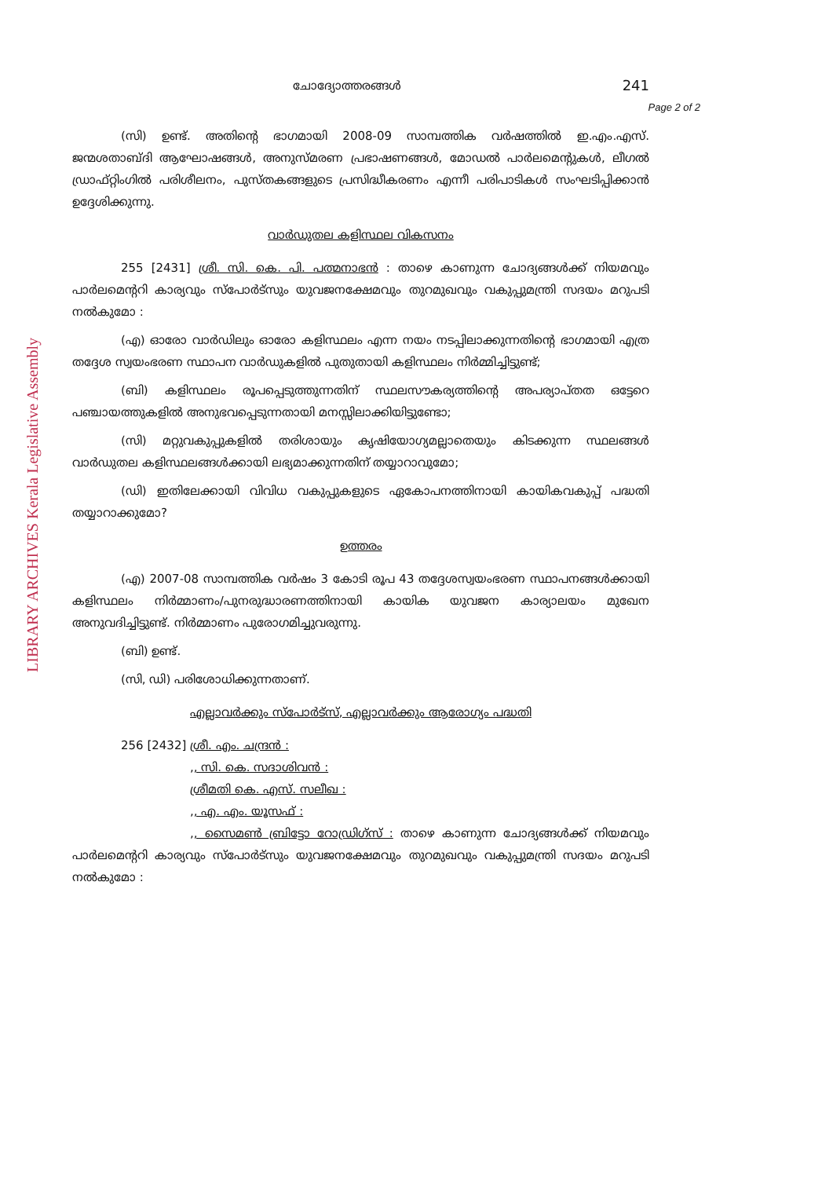LIBRARY ARCHIVES Kerala Legislative Assembly
ചോദ്യോത്തരങ്ങൾ 241
Page 2 of 2
(സി) ഉണ്ട്. അതിന്റെ ഭാഗമായി 2008-09 സാമ്പത്തിക വർഷത്തിൽ ഇ.എം.എസ്. ജന്മശതാബ്ദി ആഘോഷങ്ങൾ, അനുസ്മരണ പ്രഭാഷണങ്ങൾ, മോഡൽ പാർലമെന്റുകൾ, ലീഗൽ ഡ്രാഫ്റ്റിംഗിൽ പരിശീലനം, പുസ്തകങ്ങളുടെ പ്രസിദ്ധീകരണം എന്നീ പരിപാടികൾ സംഘടിപ്പിക്കാൻ ഉദ്ദേശിക്കുന്നു.
വാർഡുതല കളിസ്ഥല വികസനം
255 [2431] ശ്രീ. സി. കെ. പി. പത്മനാഭൻ : താഴെ കാണുന്ന ചോദ്യങ്ങൾക്ക് നിയമവും പാർലമെന്ററി കാര്യവും സ്പോർട്സും യുവജനക്ഷേമവും തുറമുഖവും വകുപ്പുമന്ത്രി സദയം മറുപടി നൽകുമോ :
(എ) ഓരോ വാർഡിലും ഓരോ കളിസ്ഥലം എന്ന നയം നടപ്പിലാക്കുന്നതിന്റെ ഭാഗമായി എത്ര തദ്ദേശ സ്വയംഭരണ സ്ഥാപന വാർഡുകളിൽ പുതുതായി കളിസ്ഥലം നിർമ്മിച്ചിട്ടുണ്ട്;
(ബി) കളിസ്ഥലം രൂപപ്പെടുത്തുന്നതിന് സ്ഥലസൗകര്യത്തിന്റെ അപര്യാപ്തത ഒട്ടേറെ പഞ്ചായത്തുകളിൽ അനുഭവപ്പെടുന്നതായി മനസ്സിലാക്കിയിട്ടുണ്ടോ;
(സി) മറ്റുവകുപ്പുകളിൽ തരിശായും കൃഷിയോഗ്യമല്ലാതെയും കിടക്കുന്ന സ്ഥലങ്ങൾ വാർഡുതല കളിസ്ഥലങ്ങൾക്കായി ലഭ്യമാക്കുന്നതിന് തയ്യാറാവുമോ;
(ഡി) ഇതിലേക്കായി വിവിധ വകുപ്പുകളുടെ ഏകോപനത്തിനായി കായികവകുപ്പ് പദ്ധതി തയ്യാറാക്കുമോ?
ഉത്തരം
(എ) 2007-08 സാമ്പത്തിക വർഷം 3 കോടി രൂപ 43 തദ്ദേശസ്വയംഭരണ സ്ഥാപനങ്ങൾക്കായി കളിസ്ഥലം നിർമ്മാണം/പുനരുദ്ധാരണത്തിനായി കായിക യുവജന കാര്യാലയം മുഖേന അനുവദിച്ചിട്ടുണ്ട്. നിർമ്മാണം പുരോഗമിച്ചുവരുന്നു.
(ബി) ഉണ്ട്.
(സി, ഡി) പരിശോധിക്കുന്നതാണ്.
എല്ലാവർക്കും സ്പോർട്സ്, എല്ലാവർക്കും ആരോഗ്യം പദ്ധതി
256 [2432] ശ്രീ. എം. ചന്ദ്രൻ :
,, സി. കെ. സദാശിവൻ :
ശ്രീമതി കെ. എസ്. സലീഖ :
,, എ. എം. യൂസഫ് :
,, സൈമൺ ബ്രിട്ടോ റോഡ്രിഗ്സ് : താഴെ കാണുന്ന ചോദ്യങ്ങൾക്ക് നിയമവും പാർലമെന്ററി കാര്യവും സ്പോർട്സും യുവജനക്ഷേമവും തുറമുഖവും വകുപ്പുമന്ത്രി സദയം മറുപടി നൽകുമോ :